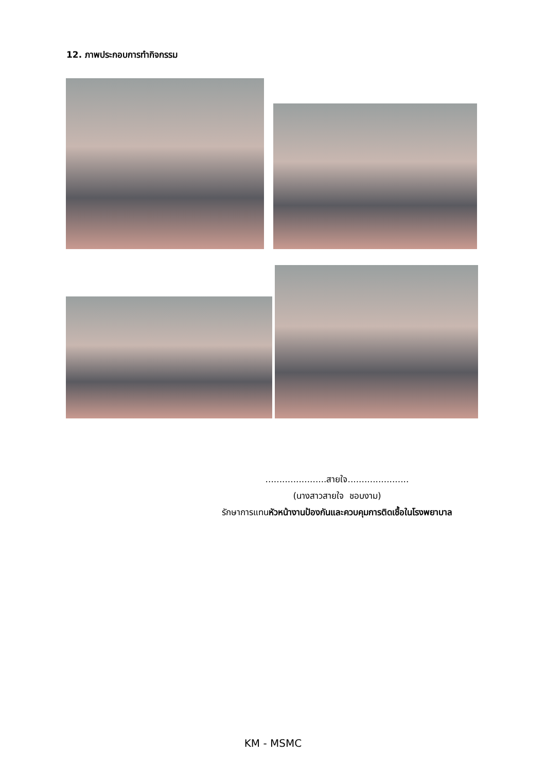12. ภาพประกอบการทำกิจกรรม
......................สายใจ......................
(นางสาวสายใจ ชอบงาม)
รักษาการแทนหัวหน้างานป้องกันและควบคุมการติดเชื้อในโรงพยาบาล
KM - MSMC